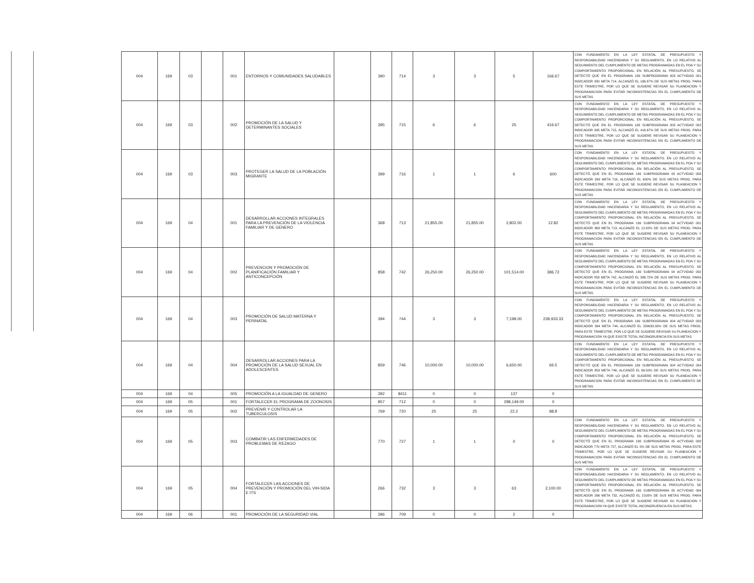| 004 | 169 | 03 | | 001 | ENTORNOS Y COMUNIDADES SALUDABLES | | 390 | 714 | 3 | 3 | 5 | 166.67 | CON FUNDAMENTO EN LA LEY ESTATAL DE PRESUPUESTO Y RESPONSABILIDAD HACENDARIA Y SU REGLAMENTO, EN LO RELATIVO AL SEGUIMIENTO DEL CUMPLIMIENTO DE METAS PROGRAMADAS EN EL POA Y SU COMPORTAMIENTO PROPORCIONAL EN RELACIÓN AL PRESUPUESTO, SE DETECTÓ QUE EN EL PROGRAMA 169 SUBPROGRAMA 003 ACTVIDAD 001 INDICADOR 390 META 714, ALCANZÓ EL 166.67% DE SUS METAS PROG. PARA ESTE TRIMESTRE, POR LO QUE SE SUGIERE REVISAR SU PLANEACION Y PROGRAMACION PARA EVITAR INCONSISTENCIAS EN EL CUMPLIMIENTO DE SUS METAS |
| 004 | 169 | 03 | | 002 | PROMOCIÓN DE LA SALUD Y DETERMINANTES SOCIALES | | 395 | 715 | 6 | 6 | 25 | 416.67 | CON FUNDAMENTO EN LA LEY ESTATAL DE PRESUPUESTO Y RESPONSABILIDAD HACENDARIA Y SU REGLAMENTO, EN LO RELATIVO AL SEGUIMIENTO DEL CUMPLIMIENTO DE METAS PROGRAMADAS EN EL POA Y SU COMPORTAMIENTO PROPORCIONAL EN RELACIÓN AL PRESUPUESTO, SE DETECTÓ QUE EN EL PROGRAMA 169 SUBPROGRAMA 003 ACTVIDAD 002 INDICADOR 395 META 715, ALCANZÓ EL 416.67% DE SUS METAS PROG. PARA ESTE TRIMESTRE, POR LO QUE SE SUGIERE REVISAR SU PLANEACION Y PROGRAMACION PARA EVITAR INCONSISTENCIAS EN EL CUMPLIMIENTO DE SUS METAS |
| 004 | 169 | 03 | | 003 | PROTEGER LA SALUD DE LA POBLACIÓN MIGRANTE | | 399 | 716 | 1 | 1 | 6 | 600 | CON FUNDAMENTO EN LA LEY ESTATAL DE PRESUPUESTO Y RESPONSABILIDAD HACENDARIA Y SU REGLAMENTO, EN LO RELATIVO AL SEGUIMIENTO DEL CUMPLIMIENTO DE METAS PROGRAMADAS EN EL POA Y SU COMPORTAMIENTO PROPORCIONAL EN RELACIÓN AL PRESUPUESTO, SE DETECTÓ QUE EN EL PROGRAMA 169 SUBPROGRAMA 03 ACTVIDAD 003 INDICADOR 399 META 716, ALCANZÓ EL 600% DE SUS METAS PROG. PARA ESTE TRIMESTRE, POR LO QUE SE SUGIERE REVISAR SU PLANEACION Y PROGRAMACION PARA EVITAR INCONSISTENCIAS EN EL CUMPLIMIENTO DE SUS METAS |
| 004 | 169 | 04 | | 001 | DESARROLLAR ACCIONES INTEGRALES PARA LA PREVENCIÓN DE LA VIOLENCIA FAMILIAR Y DE GENERO | | 368 | 713 | 21,855.00 | 21,855.00 | 2,802.00 | 12.82 | CON FUNDAMENTO EN LA LEY ESTATAL DE PRESUPUESTO Y RESPONSABILIDAD HACENDARIA Y SU REGLAMENTO, EN LO RELATIVO AL SEGUIMIENTO DEL CUMPLIMIENTO DE METAS PROGRAMADAS EN EL POA Y SU COMPORTAMIENTO PROPORCIONAL EN RELACIÓN AL PRESUPUESTO, SE DETECTÓ QUE EN EL PROGRAMA 169 SUBPROGRAMA 04 ACTVIDAD 001 INDICADOR 368 META 713, ALCANZÓ EL 12.82% DE SUS METAS PROG. PARA ESTE TRIMESTRE, POR LO QUE SE SUGIERE REVISAR SU PLANEACION Y PROGRAMACION PARA EVITAR INCONSISTENCIAS EN EL CUMPLIMIENTO DE SUS METAS |
| 004 | 169 | 04 | | 002 | PREVENCION Y PROMOCIÓN DE PLANIFICACIÓN FAMILIAR Y ANTICONCEPCIÓN | | 858 | 742 | 26,250.00 | 26,250.00 | 101,514.00 | 386.72 | CON FUNDAMENTO EN LA LEY ESTATAL DE PRESUPUESTO Y RESPONSABILIDAD HACENDARIA Y SU REGLAMENTO, EN LO RELATIVO AL SEGUIMIENTO DEL CUMPLIMIENTO DE METAS PROGRAMADAS EN EL POA Y SU COMPORTAMIENTO PROPORCIONAL EN RELACIÓN AL PRESUPUESTO, SE DETECTÓ QUE EN EL PROGRAMA 169 SUBPROGRAMA 04 ACTVIDAD 002 INDICADOR 858 META 742, ALCANZÓ EL 386.72% DE SUS METAS PROG. PARA ESTE TRIMESTRE, POR LO QUE SE SUGIERE REVISAR SU PLANEACION Y PROGRAMACION PARA EVITAR INCONSISTENCIAS EN EL CUMPLIMIENTO DE SUS METAS |
| 004 | 169 | 04 | | 003 | PROMOCIÓN DE SALUD MATERNA Y PERINATAL | | 394 | 744 | 3 | 3 | 7,198.00 | 239,933.33 | CON FUNDAMENTO EN LA LEY ESTATAL DE PRESUPUESTO Y RESPONSABILIDAD HACENDARIA Y SU REGLAMENTO, EN LO RELATIVO AL SEGUIMIENTO DEL CUMPLIMIENTO DE METAS PROGRAMADAS EN EL POA Y SU COMPORTAMIENTO PROPORCIONAL EN RELACIÓN AL PRESUPUESTO, SE DETECTÓ QUE EN EL PROGRAMA 169 SUBPROGRAMA 004 ACTVIDAD 003 INDICADOR 394 META 744, ALCANZÓ EL 239933.33% DE SUS METAS PROG. PARA ESTE TRIMESTRE, POR LO QUE SE SUGIERE REVISAR SU PLANEACION Y PROGRAMACION YA QUE EXISTE TOTAL INCONGRUENCIA EN SUS METAS. |
| 004 | 169 | 04 | | 004 | DESARROLLAR ACCIONES PARA LA PROMOCIÓN DE LA SALUD SEXUAL EN ADOLESCENTES | | 859 | 746 | 10,000.00 | 10,000.00 | 6,650.00 | 66.5 | CON FUNDAMENTO EN LA LEY ESTATAL DE PRESUPUESTO Y RESPONSABILIDAD HACENDARIA Y SU REGLAMENTO, EN LO RELATIVO AL SEGUIMIENTO DEL CUMPLIMIENTO DE METAS PROGRAMADAS EN EL POA Y SU COMPORTAMIENTO PROPORCIONAL EN RELACIÓN AL PRESUPUESTO, SE DETECTÓ QUE EN EL PROGRAMA 169 SUBPROGRAMA 004 ACTVIDAD 004 INDICADOR 859 META 746, ALCANZÓ EL 66.50% DE SUS METAS PROG. PARA ESTE TRIMESTRE, POR LO QUE SE SUGIERE REVISAR SU PLANEACION Y PROGRAMACION PARA EVITAR INCONSISTENCIAS EN EL CUMPLIMIENTO DE SUS METAS |
| 004 | 169 | 04 | | 005 | PROMOCIÓN A LA IGUALDAD DE GENERO | | 392 | 8411 | 0 | 0 | 137 | 0 | |
| 004 | 169 | 05 | | 001 | FORTALECER EL PROGRAMA DE ZOONOSIS | | 857 | 712 | 0 | 0 | 298,149.00 | 0 | |
| 004 | 169 | 05 | | 002 | PREVENIR Y CONTROLAR LA TUBERCULOSIS | | 769 | 720 | 25 | 25 | 22.2 | 88.8 | |
| 004 | 169 | 05 | | 003 | COMBATIR LAS ENFERMEDADES DE PROBLEMAS DE REZAGO | | 770 | 727 | 1 | 1 | 0 | 0 | CON FUNDAMENTO EN LA LEY ESTATAL DE PRESUPUESTO Y RESPONSABILIDAD HACENDARIA Y SU REGLAMENTO, EN LO RELATIVO AL SEGUIMIENTO DEL CUMPLIMIENTO DE METAS PROGRAMADAS EN EL POA Y SU COMPORTAMIENTO PROPORCIONAL EN RELACIÓN AL PRESUPUESTO, SE DETECTÓ QUE EN EL PROGRAMA 169 SUBPROGRAMA 05 ACTVIDAD 003 INDICADOR 770 META 727, ALCANZÓ EL 0% DE SUS METAS PROG. PARA ESTE TRIMESTRE, POR LO QUE SE SUGIERE REVISAR SU PLANEACION Y PROGRAMACION PARA EVITAR INCONSISTENCIAS EN EL CUMPLIMIENTO DE SUS METAS |
| 004 | 169 | 05 | | 004 | FORTALECER LAS ACCIONES DE PREVENCIÓN Y PROMOCIÓN DEL VIH-SIDA E ITS | | 266 | 732 | 3 | 3 | 63 | 2,100.00 | CON FUNDAMENTO EN LA LEY ESTATAL DE PRESUPUESTO Y RESPONSABILIDAD HACENDARIA Y SU REGLAMENTO, EN LO RELATIVO AL SEGUIMIENTO DEL CUMPLIMIENTO DE METAS PROGRAMADAS EN EL POA Y SU COMPORTAMIENTO PROPORCIONAL EN RELACIÓN AL PRESUPUESTO, SE DETECTÓ QUE EN EL PROGRAMA 169 SUBPROGRAMA 05 ACTVIDAD 004 INDICADOR 266 META 732, ALCANZÓ EL 2100% DE SUS METAS PROG. PARA ESTE TRIMESTRE, POR LO QUE SE SUGIERE REVISAR SU PLANEACION Y PROGRAMACION YA QUE EXISTE TOTAL INCONGRUENCIA EN SUS METAS. |
| 004 | 169 | 06 | | 001 | PROMOCIÓN DE LA SEGURIDAD VIAL | | 396 | 709 | 0 | 0 | 2 | 0 | |